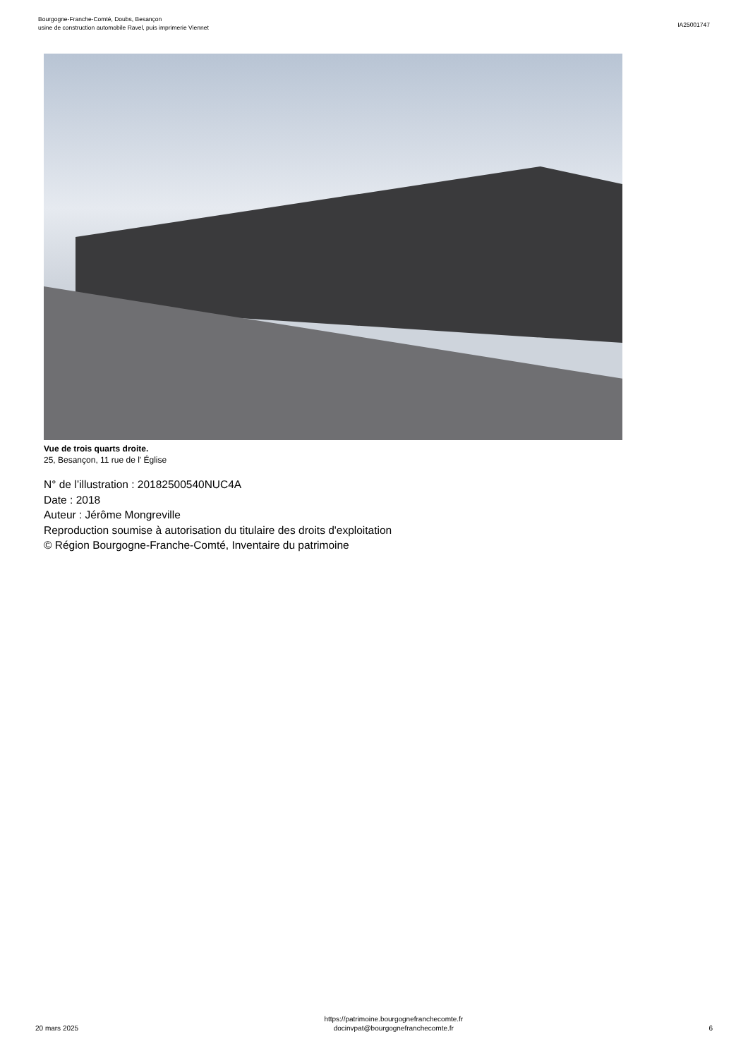Bourgogne-Franche-Comté, Doubs, Besançon
usine de construction automobile Ravel, puis imprimerie Viennet
IA25001747
Vue de trois quarts droite.
25, Besançon, 11 rue de l' Église
N° de l’illustration : 20182500540NUC4A
Date : 2018
Auteur : Jérôme Mongreville
Reproduction soumise à autorisation du titulaire des droits d'exploitation
© Région Bourgogne-Franche-Comté, Inventaire du patrimoine
20 mars 2025
https://patrimoine.bourgognefranchecomte.fr
docinvpat@bourgognefranchecomte.fr
6